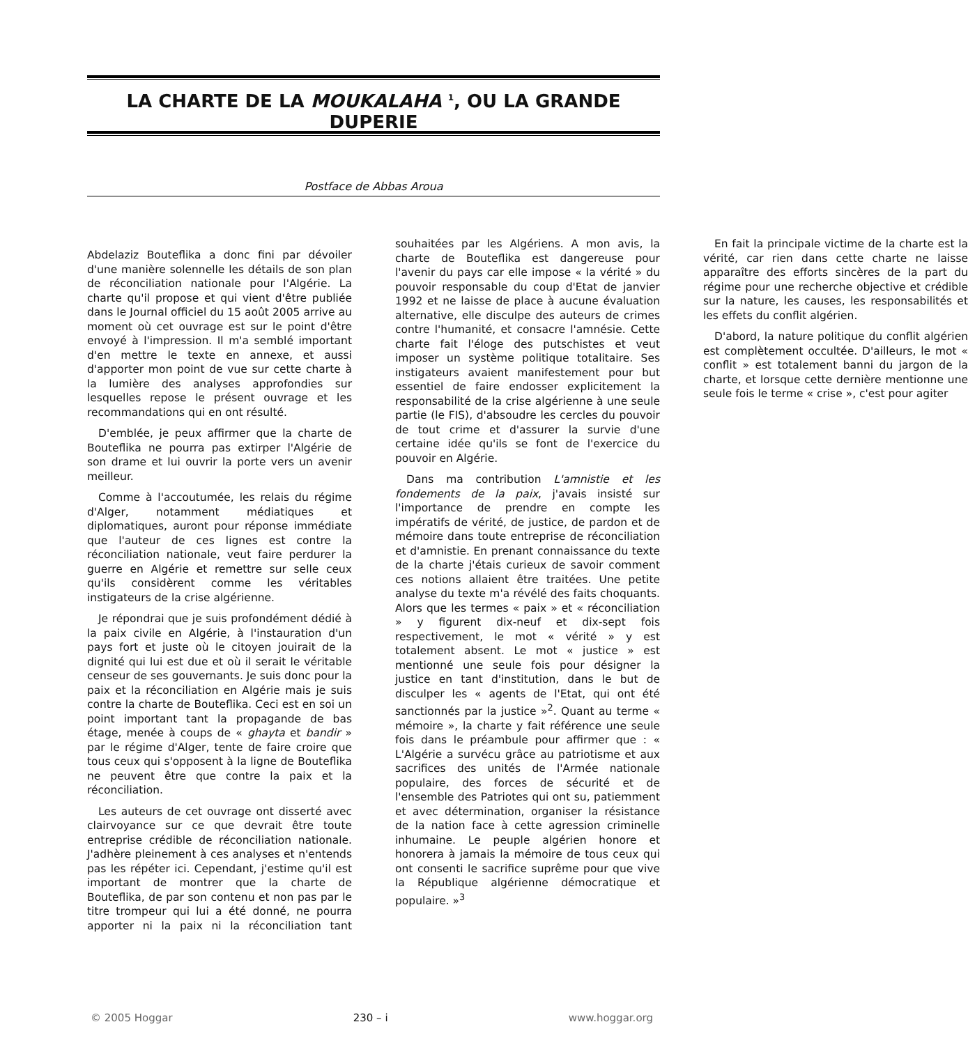LA CHARTE DE LA MOUKALAHA <sup>1</sup>, OU LA GRANDE DUPERIE
Postface de Abbas Aroua
Abdelaziz Bouteflika a donc fini par dévoiler d'une manière solennelle les détails de son plan de réconciliation nationale pour l'Algérie. La charte qu'il propose et qui vient d'être publiée dans le Journal officiel du 15 août 2005 arrive au moment où cet ouvrage est sur le point d'être envoyé à l'impression. Il m'a semblé important d'en mettre le texte en annexe, et aussi d'apporter mon point de vue sur cette charte à la lumière des analyses approfondies sur lesquelles repose le présent ouvrage et les recommandations qui en ont résulté.
D'emblée, je peux affirmer que la charte de Bouteflika ne pourra pas extirper l'Algérie de son drame et lui ouvrir la porte vers un avenir meilleur.
Comme à l'accoutumée, les relais du régime d'Alger, notamment médiatiques et diplomatiques, auront pour réponse immédiate que l'auteur de ces lignes est contre la réconciliation nationale, veut faire perdurer la guerre en Algérie et remettre sur selle ceux qu'ils considèrent comme les véritables instigateurs de la crise algérienne.
Je répondrai que je suis profondément dédié à la paix civile en Algérie, à l'instauration d'un pays fort et juste où le citoyen jouirait de la dignité qui lui est due et où il serait le véritable censeur de ses gouvernants. Je suis donc pour la paix et la réconciliation en Algérie mais je suis contre la charte de Bouteflika. Ceci est en soi un point important tant la propagande de bas étage, menée à coups de « ghayta et bandir » par le régime d'Alger, tente de faire croire que tous ceux qui s'opposent à la ligne de Bouteflika ne peuvent être que contre la paix et la réconciliation.
Les auteurs de cet ouvrage ont disserté avec clairvoyance sur ce que devrait être toute entreprise crédible de réconciliation nationale. J'adhère pleinement à ces analyses et n'entends pas les répéter ici. Cependant, j'estime qu'il est important de montrer que la charte de Bouteflika, de par son contenu et non pas par le titre trompeur qui lui a été donné, ne pourra apporter ni la paix ni la réconciliation tant souhaitées par les Algériens. A mon avis, la charte de Bouteflika est dangereuse pour l'avenir du pays car elle impose « la vérité » du pouvoir responsable du coup d'Etat de janvier 1992 et ne laisse de place à aucune évaluation alternative, elle disculpe des auteurs de crimes contre l'humanité, et consacre l'amnésie. Cette charte fait l'éloge des putschistes et veut imposer un système politique totalitaire. Ses instigateurs avaient manifestement pour but essentiel de faire endosser explicitement la responsabilité de la crise algérienne à une seule partie (le FIS), d'absoudre les cercles du pouvoir de tout crime et d'assurer la survie d'une certaine idée qu'ils se font de l'exercice du pouvoir en Algérie.
Dans ma contribution L'amnistie et les fondements de la paix, j'avais insisté sur l'importance de prendre en compte les impératifs de vérité, de justice, de pardon et de mémoire dans toute entreprise de réconciliation et d'amnistie. En prenant connaissance du texte de la charte j'étais curieux de savoir comment ces notions allaient être traitées. Une petite analyse du texte m'a révélé des faits choquants. Alors que les termes « paix » et « réconciliation » y figurent dix-neuf et dix-sept fois respectivement, le mot « vérité » y est totalement absent. Le mot « justice » est mentionné une seule fois pour désigner la justice en tant d'institution, dans le but de disculper les « agents de l'Etat, qui ont été sanctionnés par la justice »<sup>2</sup>. Quant au terme « mémoire », la charte y fait référence une seule fois dans le préambule pour affirmer que : « L'Algérie a survécu grâce au patriotisme et aux sacrifices des unités de l'Armée nationale populaire, des forces de sécurité et de l'ensemble des Patriotes qui ont su, patiemment et avec détermination, organiser la résistance de la nation face à cette agression criminelle inhumaine. Le peuple algérien honore et honorera à jamais la mémoire de tous ceux qui ont consenti le sacrifice suprême pour que vive la République algérienne démocratique et populaire. »<sup>3</sup>
En fait la principale victime de la charte est la vérité, car rien dans cette charte ne laisse apparaître des efforts sincères de la part du régime pour une recherche objective et crédible sur la nature, les causes, les responsabilités et les effets du conflit algérien.
D'abord, la nature politique du conflit algérien est complètement occultée. D'ailleurs, le mot « conflit » est totalement banni du jargon de la charte, et lorsque cette dernière mentionne une seule fois le terme « crise », c'est pour agiter
© 2005 Hoggar 230 – i www.hoggar.org